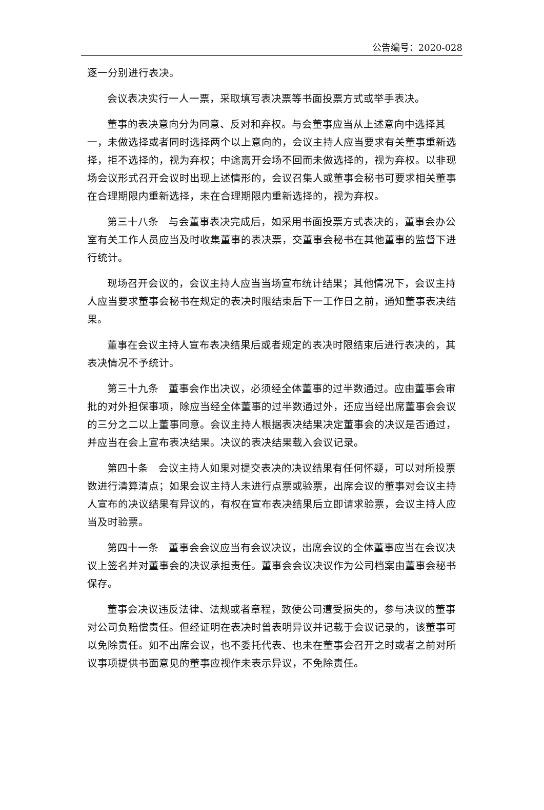公告编号：2020-028
逐一分别进行表决。
会议表决实行一人一票，采取填写表决票等书面投票方式或举手表决。
董事的表决意向分为同意、反对和弃权。与会董事应当从上述意向中选择其一，未做选择或者同时选择两个以上意向的，会议主持人应当要求有关董事重新选择，拒不选择的，视为弃权；中途离开会场不回而未做选择的，视为弃权。以非现场会议形式召开会议时出现上述情形的，会议召集人或董事会秘书可要求相关董事在合理期限内重新选择，未在合理期限内重新选择的，视为弃权。
第三十八条　与会董事表决完成后，如采用书面投票方式表决的，董事会办公室有关工作人员应当及时收集董事的表决票，交董事会秘书在其他董事的监督下进行统计。
现场召开会议的，会议主持人应当当场宣布统计结果；其他情况下，会议主持人应当要求董事会秘书在规定的表决时限结束后下一工作日之前，通知董事表决结果。
董事在会议主持人宣布表决结果后或者规定的表决时限结束后进行表决的，其表决情况不予统计。
第三十九条　董事会作出决议，必须经全体董事的过半数通过。应由董事会审批的对外担保事项，除应当经全体董事的过半数通过外，还应当经出席董事会会议的三分之二以上董事同意。会议主持人根据表决结果决定董事会的决议是否通过，并应当在会上宣布表决结果。决议的表决结果载入会议记录。
第四十条　会议主持人如果对提交表决的决议结果有任何怀疑，可以对所投票数进行清算清点；如果会议主持人未进行点票或验票，出席会议的董事对会议主持人宣布的决议结果有异议的，有权在宣布表决结果后立即请求验票，会议主持人应当及时验票。
第四十一条　董事会会议应当有会议决议，出席会议的全体董事应当在会议决议上签名并对董事会的决议承担责任。董事会会议决议作为公司档案由董事会秘书保存。
董事会决议违反法律、法规或者章程，致使公司遭受损失的，参与决议的董事对公司负赔偿责任。但经证明在表决时曾表明异议并记载于会议记录的，该董事可以免除责任。如不出席会议，也不委托代表、也未在董事会召开之时或者之前对所议事项提供书面意见的董事应视作未表示异议，不免除责任。